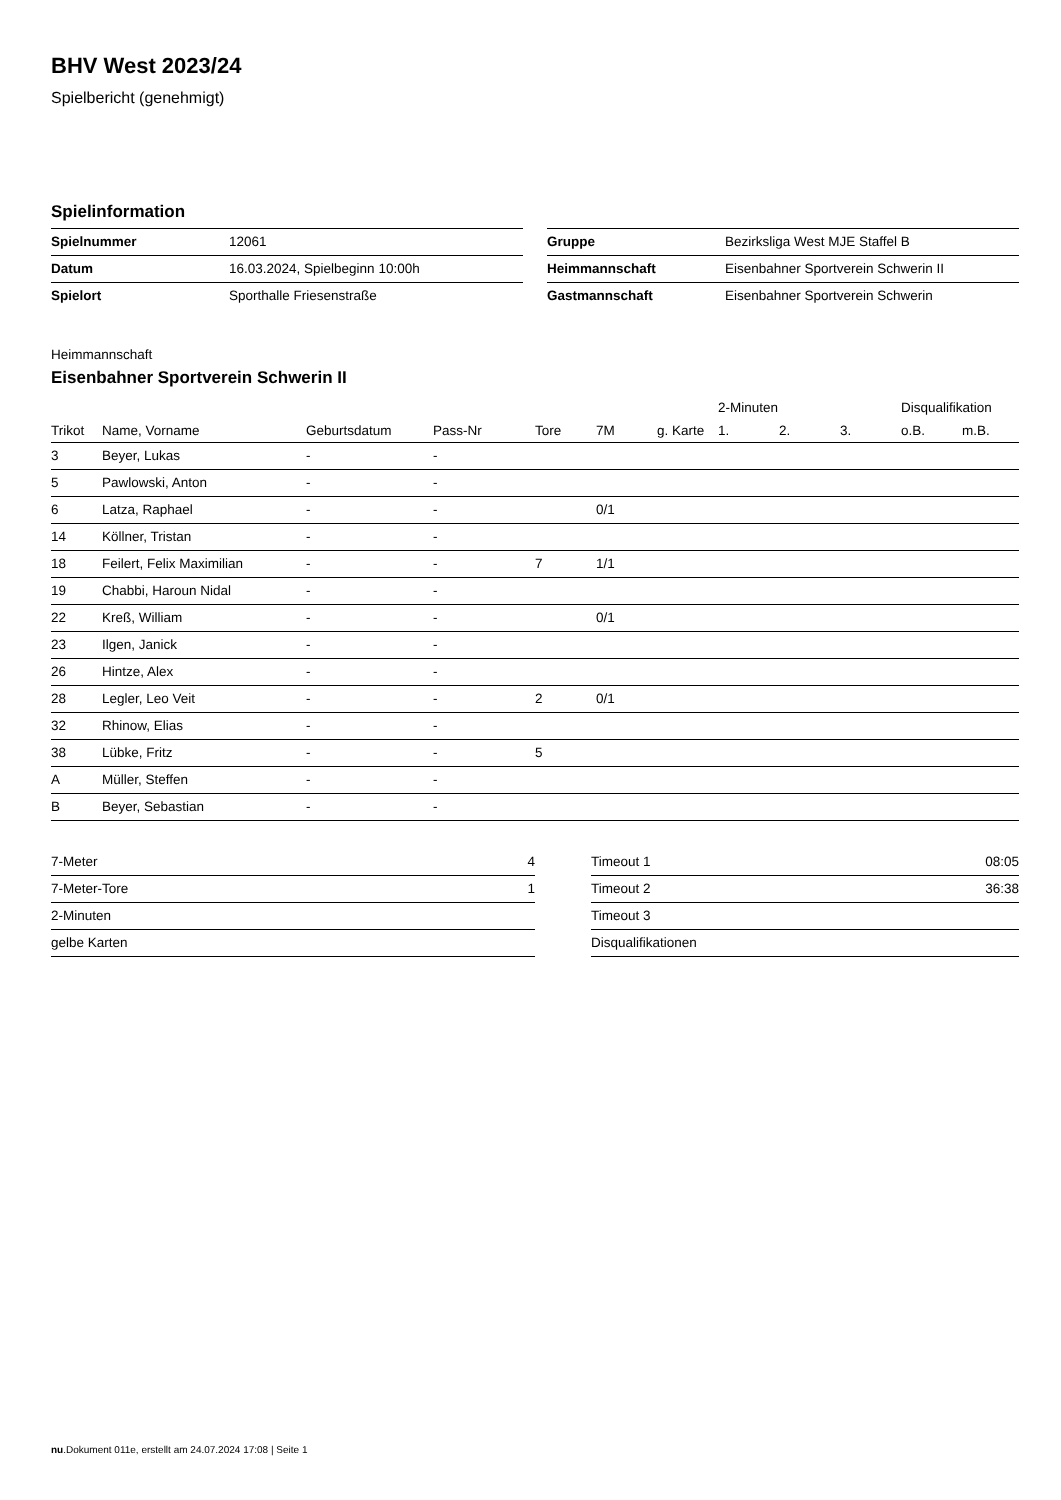BHV West 2023/24
Spielbericht (genehmigt)
Spielinformation
| Spielnummer | 12061 |
| Datum | 16.03.2024, Spielbeginn 10:00h |
| Spielort | Sporthalle Friesenstraße |
| Gruppe | Bezirksliga West MJE Staffel B |
| Heimmannschaft | Eisenbahner Sportverein Schwerin II |
| Gastmannschaft | Eisenbahner Sportverein Schwerin |
Heimmannschaft
Eisenbahner Sportverein Schwerin II
| | | | | | | | 2-Minuten | | | Disqualifikation | |
| --- | --- | --- | --- | --- | --- | --- | --- | --- | --- | --- | --- |
| Trikot | Name, Vorname | Geburtsdatum | Pass-Nr | Tore | 7M | g. Karte | 1. | 2. | 3. | o.B. | m.B. |
| 3 | Beyer, Lukas | - | - | | | | | | | | |
| 5 | Pawlowski, Anton | - | - | | | | | | | | |
| 6 | Latza, Raphael | - | - | | 0/1 | | | | | | |
| 14 | Köllner, Tristan | - | - | | | | | | | | |
| 18 | Feilert, Felix Maximilian | - | - | 7 | 1/1 | | | | | | |
| 19 | Chabbi, Haroun Nidal | - | - | | | | | | | | |
| 22 | Kreß, William | - | - | | 0/1 | | | | | | |
| 23 | Ilgen, Janick | - | - | | | | | | | | |
| 26 | Hintze, Alex | - | - | | | | | | | | |
| 28 | Legler, Leo Veit | - | - | 2 | 0/1 | | | | | | |
| 32 | Rhinow, Elias | - | - | | | | | | | | |
| 38 | Lübke, Fritz | - | - | 5 | | | | | | | |
| A | Müller, Steffen | - | - | | | | | | | | |
| B | Beyer, Sebastian | - | - | | | | | | | | |
| 7-Meter | 4 |
| 7-Meter-Tore | 1 |
| 2-Minuten | |
| gelbe Karten | |
| Timeout 1 | 08:05 |
| Timeout 2 | 36:38 |
| Timeout 3 | |
| Disqualifikationen | |
nu.Dokument 011e, erstellt am 24.07.2024 17:08 | Seite 1